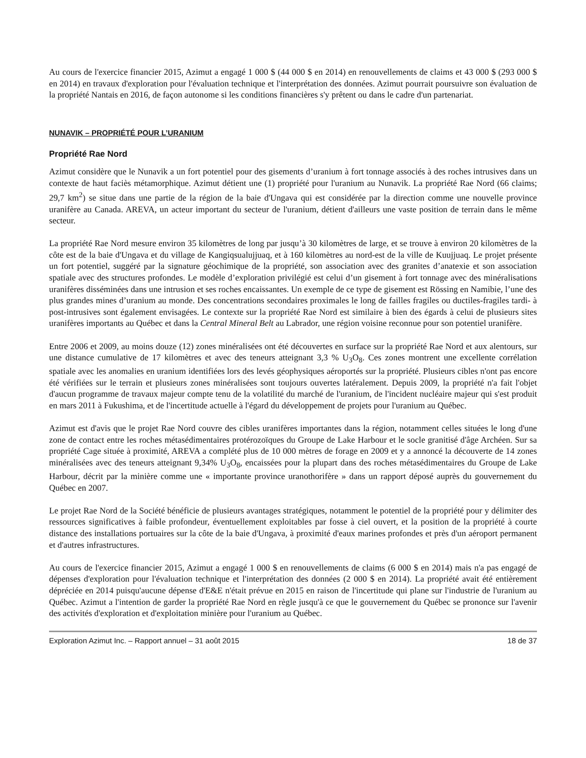Au cours de l'exercice financier 2015, Azimut a engagé 1 000 $ (44 000 $ en 2014) en renouvellements de claims et 43 000 $ (293 000 $ en 2014) en travaux d'exploration pour l'évaluation technique et l'interprétation des données. Azimut pourrait poursuivre son évaluation de la propriété Nantais en 2016, de façon autonome si les conditions financières s'y prêtent ou dans le cadre d'un partenariat.
NUNAVIK – PROPRIÉTÉ POUR L’URANIUM
Propriété Rae Nord
Azimut considère que le Nunavik a un fort potentiel pour des gisements d’uranium à fort tonnage associés à des roches intrusives dans un contexte de haut faciès métamorphique. Azimut détient une (1) propriété pour l'uranium au Nunavik. La propriété Rae Nord (66 claims; 29,7 km<sup>2</sup>) se situe dans une partie de la région de la baie d'Ungava qui est considérée par la direction comme une nouvelle province uranifère au Canada. AREVA, un acteur important du secteur de l'uranium, détient d'ailleurs une vaste position de terrain dans le même secteur.
La propriété Rae Nord mesure environ 35 kilomètres de long par jusqu’à 30 kilomètres de large, et se trouve à environ 20 kilomètres de la côte est de la baie d'Ungava et du village de Kangiqsualujjuaq, et à 160 kilomètres au nord-est de la ville de Kuujjuaq. Le projet présente un fort potentiel, suggéré par la signature géochimique de la propriété, son association avec des granites d’anatexie et son association spatiale avec des structures profondes. Le modèle d’exploration privilégié est celui d’un gisement à fort tonnage avec des minéralisations uranifères disséminées dans une intrusion et ses roches encaissantes. Un exemple de ce type de gisement est Rössing en Namibie, l’une des plus grandes mines d’uranium au monde. Des concentrations secondaires proximales le long de failles fragiles ou ductiles-fragiles tardi- à post-intrusives sont également envisagées. Le contexte sur la propriété Rae Nord est similaire à bien des égards à celui de plusieurs sites uranifères importants au Québec et dans la Central Mineral Belt au Labrador, une région voisine reconnue pour son potentiel uranifère.
Entre 2006 et 2009, au moins douze (12) zones minéralisées ont été découvertes en surface sur la propriété Rae Nord et aux alentours, sur une distance cumulative de 17 kilomètres et avec des teneurs atteignant 3,3 % U<sub>3</sub>O<sub>8</sub>. Ces zones montrent une excellente corrélation spatiale avec les anomalies en uranium identifiées lors des levés géophysiques aéroportés sur la propriété. Plusieurs cibles n'ont pas encore été vérifiées sur le terrain et plusieurs zones minéralisées sont toujours ouvertes latéralement. Depuis 2009, la propriété n'a fait l'objet d'aucun programme de travaux majeur compte tenu de la volatilité du marché de l'uranium, de l'incident nucléaire majeur qui s'est produit en mars 2011 à Fukushima, et de l'incertitude actuelle à l'égard du développement de projets pour l'uranium au Québec.
Azimut est d'avis que le projet Rae Nord couvre des cibles uranifères importantes dans la région, notamment celles situées le long d'une zone de contact entre les roches métasédimentaires protérozoïques du Groupe de Lake Harbour et le socle granitisé d'âge Archéen. Sur sa propriété Cage située à proximité, AREVA a complété plus de 10 000 mètres de forage en 2009 et y a annoncé la découverte de 14 zones minéralisées avec des teneurs atteignant 9,34% U<sub>3</sub>O<sub>8</sub>, encaissées pour la plupart dans des roches métasédimentaires du Groupe de Lake Harbour, décrit par la minière comme une « importante province uranothorifère » dans un rapport déposé auprès du gouvernement du Québec en 2007.
Le projet Rae Nord de la Société bénéficie de plusieurs avantages stratégiques, notamment le potentiel de la propriété pour y délimiter des ressources significatives à faible profondeur, éventuellement exploitables par fosse à ciel ouvert, et la position de la propriété à courte distance des installations portuaires sur la côte de la baie d'Ungava, à proximité d'eaux marines profondes et près d'un aéroport permanent et d'autres infrastructures.
Au cours de l'exercice financier 2015, Azimut a engagé 1 000 $ en renouvellements de claims (6 000 $ en 2014) mais n'a pas engagé de dépenses d'exploration pour l'évaluation technique et l'interprétation des données (2 000 $ en 2014). La propriété avait été entièrement dépréciée en 2014 puisqu'aucune dépense d'E&E n'était prévue en 2015 en raison de l'incertitude qui plane sur l'industrie de l'uranium au Québec. Azimut a l'intention de garder la propriété Rae Nord en règle jusqu'à ce que le gouvernement du Québec se prononce sur l'avenir des activités d'exploration et d'exploitation minière pour l'uranium au Québec.
Exploration Azimut Inc. – Rapport annuel – 31 août 2015 18 de 37